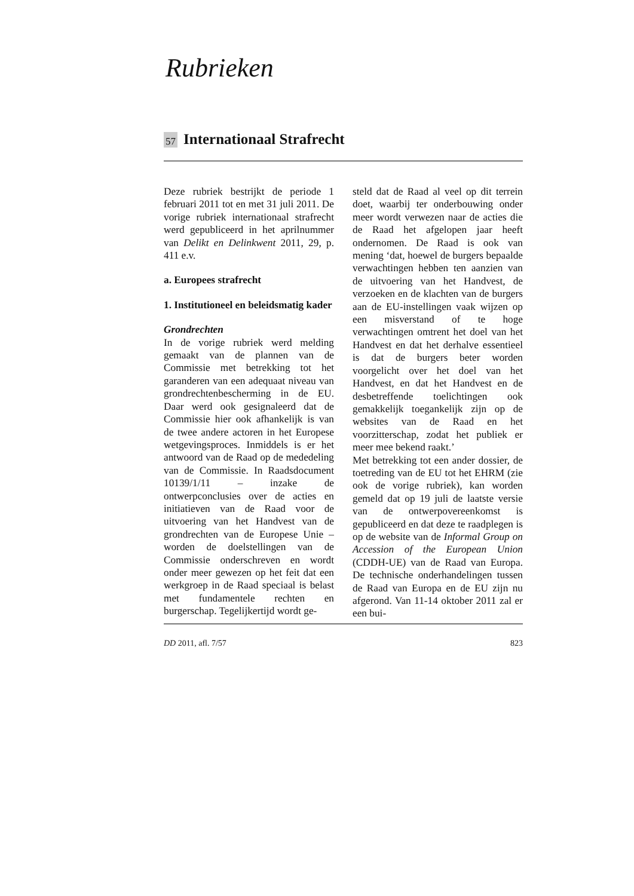Rubrieken
57 Internationaal Strafrecht
Deze rubriek bestrijkt de periode 1 februari 2011 tot en met 31 juli 2011. De vorige rubriek internationaal strafrecht werd gepubliceerd in het aprilnummer van Delikt en Delinkwent 2011, 29, p. 411 e.v.
a. Europees strafrecht
1. Institutioneel en beleidsmatig kader
Grondrechten
In de vorige rubriek werd melding gemaakt van de plannen van de Commissie met betrekking tot het garanderen van een adequaat niveau van grondrechtenbescherming in de EU. Daar werd ook gesignaleerd dat de Commissie hier ook afhankelijk is van de twee andere actoren in het Europese wetgevingsproces. Inmiddels is er het antwoord van de Raad op de mededeling van de Commissie. In Raadsdocument 10139/1/11 – inzake de ontwerpconclusies over de acties en initiatieven van de Raad voor de uitvoering van het Handvest van de grondrechten van de Europese Unie – worden de doelstellingen van de Commissie onderschreven en wordt onder meer gewezen op het feit dat een werkgroep in de Raad speciaal is belast met fundamentele rechten en burgerschap. Tegelijkertijd wordt ge-
steld dat de Raad al veel op dit terrein doet, waarbij ter onderbouwing onder meer wordt verwezen naar de acties die de Raad het afgelopen jaar heeft ondernomen. De Raad is ook van mening ‘dat, hoewel de burgers bepaalde verwachtingen hebben ten aanzien van de uitvoering van het Handvest, de verzoeken en de klachten van de burgers aan de EU-instellingen vaak wijzen op een misverstand of te hoge verwachtingen omtrent het doel van het Handvest en dat het derhalve essentieel is dat de burgers beter worden voorgelicht over het doel van het Handvest, en dat het Handvest en de desbetreffende toelichtingen ook gemakkelijk toegankelijk zijn op de websites van de Raad en het voorzitterschap, zodat het publiek er meer mee bekend raakt.’
Met betrekking tot een ander dossier, de toetreding van de EU tot het EHRM (zie ook de vorige rubriek), kan worden gemeld dat op 19 juli de laatste versie van de ontwerpovereenkomst is gepubliceerd en dat deze te raadplegen is op de website van de Informal Group on Accession of the European Union (CDDH-UE) van de Raad van Europa. De technische onderhandelingen tussen de Raad van Europa en de EU zijn nu afgerond. Van 11-14 oktober 2011 zal er een bui-
DD 2011, afl. 7/57 823